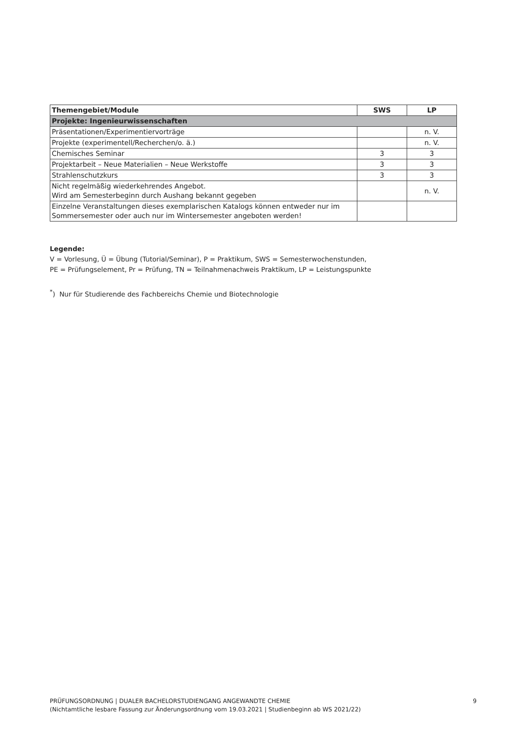| Themengebiet/Module | SWS | LP |
| --- | --- | --- |
| Projekte: Ingenieurwissenschaften | | |
| Präsentationen/Experimentiervorträge | | n. V. |
| Projekte (experimentell/Recherchen/o. ä.) | | n. V. |
| Chemisches Seminar | 3 | 3 |
| Projektarbeit – Neue Materialien – Neue Werkstoffe | 3 | 3 |
| Strahlenschutzkurs | 3 | 3 |
| Nicht regelmäßig wiederkehrendes Angebot. Wird am Semesterbeginn durch Aushang bekannt gegeben | | n. V. |
| Einzelne Veranstaltungen dieses exemplarischen Katalogs können entweder nur im Sommersemester oder auch nur im Wintersemester angeboten werden! | | |
Legende:
V = Vorlesung, Ü = Übung (Tutorial/Seminar), P = Praktikum, SWS = Semesterwochenstunden,
PE = Prüfungselement, Pr = Prüfung, TN = Teilnahmenachweis Praktikum, LP = Leistungspunkte
<sup>*</sup>) Nur für Studierende des Fachbereichs Chemie und Biotechnologie
9 PRÜFUNGSORDNUNG | DUALER BACHELORSTUDIENGANG ANGEWANDTE CHEMIE
(Nichtamtliche lesbare Fassung zur Änderungsordnung vom 19.03.2021 | Studienbeginn ab WS 2021/22)